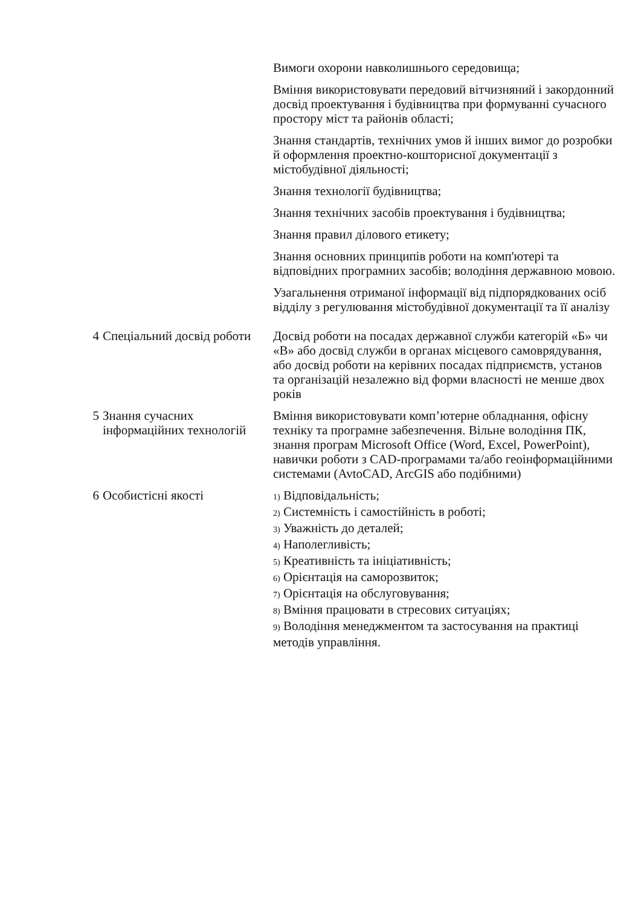| | | Вимоги охорони навколишнього середовища; Вміння використовувати передовий вітчизняний і закордонний досвід проектування і будівництва при формуванні сучасного простору міст та районів області; Знання стандартів, технічних умов й інших вимог до розробки й оформлення проектно-кошторисної документації з містобудівної діяльності; Знання технології будівництва; Знання технічних засобів проектування і будівництва; Знання правил ділового етикету; Знання основних принципів роботи на комп'ютері та відповідних програмних засобів; володіння державною мовою. Узагальнення отриманої інформації від підпорядкованих осіб відділу з регулювання містобудівної документації та її аналізу |
| 4 | Спеціальний досвід роботи | Досвід роботи на посадах державної служби категорій «Б» чи «В» або досвід служби в органах місцевого самоврядування, або досвід роботи на керівних посадах підприємств, установ та організацій незалежно від форми власності не менше двох років |
| 5 | Знання сучасних інформаційних технологій | Вміння використовувати комп’ютерне обладнання, офісну техніку та програмне забезпечення. Вільне володіння ПК, знання програм Microsoft Office (Word, Excel, PowerPoint), навички роботи з CAD-програмами та/або геоінформаційними системами (AvtoCAD, ArcGIS або подібними) |
| 6 | Особистісні якості | 1) Відповідальність; 2) Системність і самостійність в роботі; 3) Уважність до деталей; 4) Наполегливість; 5) Креативність та ініціативність; 6) Орієнтація на саморозвиток; 7) Орієнтація на обслуговування; 8) Вміння працювати в стресових ситуаціях; 9) Володіння менеджментом та застосування на практиці методів управління. |